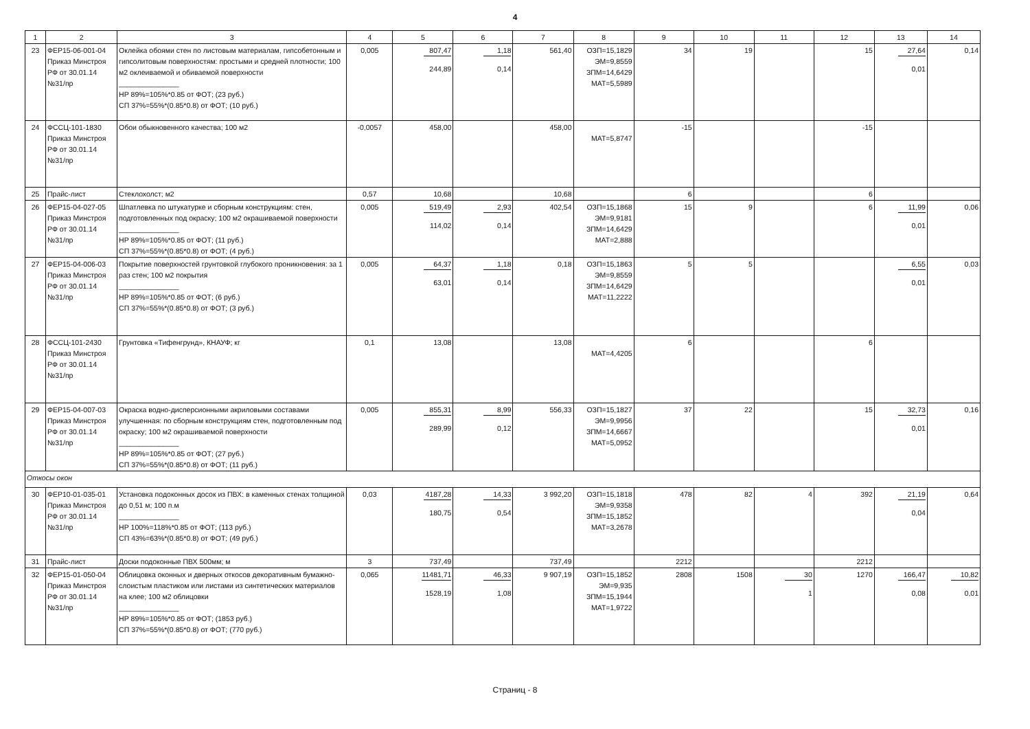4
| 1 | 2 | 3 | 4 | 5 | 6 | 7 | 8 | 9 | 10 | 11 | 12 | 13 | 14 |
| --- | --- | --- | --- | --- | --- | --- | --- | --- | --- | --- | --- | --- | --- |
| 23 | ФЕР15-06-001-04 Приказ Минстроя РФ от 30.01.14 №31/пр | Оклейка обоями стен по листовым материалам, гипсобетонным и гипсолитовым поверхностям: простыми и средней плотности; 100 м2 оклеиваемой и обиваемой поверхности _______________ НР 89%=105%*0.85 от ФОТ; (23 руб.) СП 37%=55%*(0.85*0.8) от ФОТ; (10 руб.) | 0,005 | 807,47 244,89 | 1,18 0,14 | 561,40 | ОЗП=15,1829 ЭМ=9,8559 ЗПМ=14,6429 МАТ=5,5989 | 34 | 19 | | 15 | 27,64 0,01 | 0,14 |
| 24 | ФССЦ-101-1830 Приказ Минстроя РФ от 30.01.14 №31/пр | Обои обыкновенного качества; 100 м2 | -0,0057 | 458,00 | | 458,00 | МАТ=5,8747 | -15 | | | -15 | | |
| 25 | Прайс-лист | Стеклохолст; м2 | 0,57 | 10,68 | | 10,68 | | 6 | | | 6 | | |
| 26 | ФЕР15-04-027-05 Приказ Минстроя РФ от 30.01.14 №31/пр | Шпатлевка по штукатурке и сборным конструкциям: стен, подготовленных под окраску; 100 м2 окрашиваемой поверхности _______________ НР 89%=105%*0.85 от ФОТ; (11 руб.) СП 37%=55%*(0.85*0.8) от ФОТ; (4 руб.) | 0,005 | 519,49 114,02 | 2,93 0,14 | 402,54 | ОЗП=15,1868 ЭМ=9,9181 ЗПМ=14,6429 МАТ=2,888 | 15 | 9 | | 6 | 11,99 0,01 | 0,06 |
| 27 | ФЕР15-04-006-03 Приказ Минстроя РФ от 30.01.14 №31/пр | Покрытие поверхностей грунтовкой глубокого проникновения: за 1 раз стен; 100 м2 покрытия _______________ НР 89%=105%*0.85 от ФОТ; (6 руб.) СП 37%=55%*(0.85*0.8) от ФОТ; (3 руб.) | 0,005 | 64,37 63,01 | 1,18 0,14 | 0,18 | ОЗП=15,1863 ЭМ=9,8559 ЗПМ=14,6429 МАТ=11,2222 | 5 | 5 | | | 6,55 0,01 | 0,03 |
| 28 | ФССЦ-101-2430 Приказ Минстроя РФ от 30.01.14 №31/пр | Грунтовка «Тифенгрунд», КНАУФ; кг | 0,1 | 13,08 | | 13,08 | МАТ=4,4205 | 6 | | | 6 | | |
| 29 | ФЕР15-04-007-03 Приказ Минстроя РФ от 30.01.14 №31/пр | Окраска водно-дисперсионными акриловыми составами улучшенная: по сборным конструкциям стен, подготовленным под окраску; 100 м2 окрашиваемой поверхности _______________ НР 89%=105%*0.85 от ФОТ; (27 руб.) СП 37%=55%*(0.85*0.8) от ФОТ; (11 руб.) | 0,005 | 855,31 289,99 | 8,99 0,12 | 556,33 | ОЗП=15,1827 ЭМ=9,9956 ЗПМ=14,6667 МАТ=5,0952 | 37 | 22 | | 15 | 32,73 0,01 | 0,16 |
| Откосы окон | | | | | | | | | | | | | |
| 30 | ФЕР10-01-035-01 Приказ Минстроя РФ от 30.01.14 №31/пр | Установка подоконных досок из ПВХ: в каменных стенах толщиной до 0,51 м; 100 п.м _______________ НР 100%=118%*0.85 от ФОТ; (113 руб.) СП 43%=63%*(0.85*0.8) от ФОТ; (49 руб.) | 0,03 | 4187,28 180,75 | 14,33 0,54 | 3 992,20 | ОЗП=15,1818 ЭМ=9,9358 ЗПМ=15,1852 МАТ=3,2678 | 478 | 82 | 4 | 392 | 21,19 0,04 | 0,64 |
| 31 | Прайс-лист | Доски подоконные ПВХ 500мм; м | 3 | 737,49 | | 737,49 | | 2212 | | | 2212 | | |
| 32 | ФЕР15-01-050-04 Приказ Минстроя РФ от 30.01.14 №31/пр | Облицовка оконных и дверных откосов декоративным бумажно-слоистым пластиком или листами из синтетических материалов на клее; 100 м2 облицовки _______________ НР 89%=105%*0.85 от ФОТ; (1853 руб.) СП 37%=55%*(0.85*0.8) от ФОТ; (770 руб.) | 0,065 | 11481,71 1528,19 | 46,33 1,08 | 9 907,19 | ОЗП=15,1852 ЭМ=9,935 ЗПМ=15,1944 МАТ=1,9722 | 2808 | 1508 | 30 1 | 1270 | 166,47 0,08 | 10,82 0,01 |
Страниц - 8